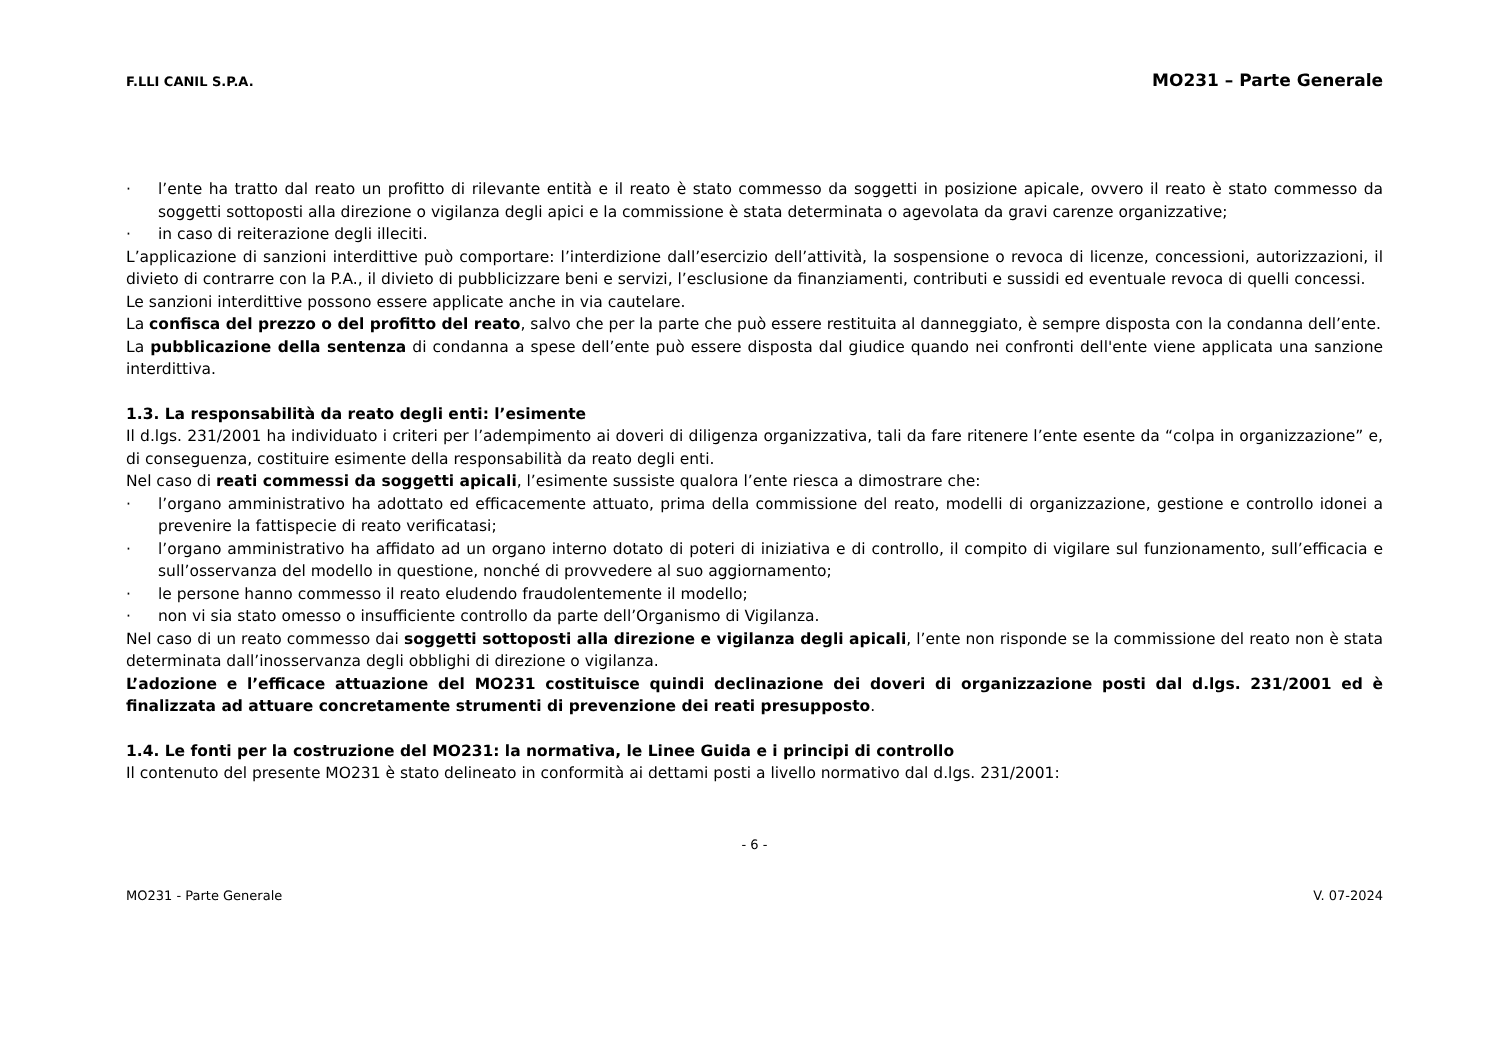F.LLI CANIL S.P.A. MO231 – Parte Generale
· l’ente ha tratto dal reato un profitto di rilevante entità e il reato è stato commesso da soggetti in posizione apicale, ovvero il reato è stato commesso da soggetti sottoposti alla direzione o vigilanza degli apici e la commissione è stata determinata o agevolata da gravi carenze organizzative;
· in caso di reiterazione degli illeciti.
L’applicazione di sanzioni interdittive può comportare: l’interdizione dall’esercizio dell’attività, la sospensione o revoca di licenze, concessioni, autorizzazioni, il divieto di contrarre con la P.A., il divieto di pubblicizzare beni e servizi, l’esclusione da finanziamenti, contributi e sussidi ed eventuale revoca di quelli concessi.
Le sanzioni interdittive possono essere applicate anche in via cautelare.
La confisca del prezzo o del profitto del reato, salvo che per la parte che può essere restituita al danneggiato, è sempre disposta con la condanna dell’ente.
La pubblicazione della sentenza di condanna a spese dell’ente può essere disposta dal giudice quando nei confronti dell'ente viene applicata una sanzione interdittiva.
1.3. La responsabilità da reato degli enti: l’esimente
Il d.lgs. 231/2001 ha individuato i criteri per l’adempimento ai doveri di diligenza organizzativa, tali da fare ritenere l’ente esente da “colpa in organizzazione” e, di conseguenza, costituire esimente della responsabilità da reato degli enti.
Nel caso di reati commessi da soggetti apicali, l’esimente sussiste qualora l’ente riesca a dimostrare che:
· l’organo amministrativo ha adottato ed efficacemente attuato, prima della commissione del reato, modelli di organizzazione, gestione e controllo idonei a prevenire la fattispecie di reato verificatasi;
· l’organo amministrativo ha affidato ad un organo interno dotato di poteri di iniziativa e di controllo, il compito di vigilare sul funzionamento, sull’efficacia e sull’osservanza del modello in questione, nonché di provvedere al suo aggiornamento;
· le persone hanno commesso il reato eludendo fraudolentemente il modello;
· non vi sia stato omesso o insufficiente controllo da parte dell’Organismo di Vigilanza.
Nel caso di un reato commesso dai soggetti sottoposti alla direzione e vigilanza degli apicali, l’ente non risponde se la commissione del reato non è stata determinata dall’inosservanza degli obblighi di direzione o vigilanza.
L’adozione e l’efficace attuazione del MO231 costituisce quindi declinazione dei doveri di organizzazione posti dal d.lgs. 231/2001 ed è finalizzata ad attuare concretamente strumenti di prevenzione dei reati presupposto.
1.4. Le fonti per la costruzione del MO231: la normativa, le Linee Guida e i principi di controllo
Il contenuto del presente MO231 è stato delineato in conformità ai dettami posti a livello normativo dal d.lgs. 231/2001:
- 6 -
MO231 - Parte Generale V. 07-2024